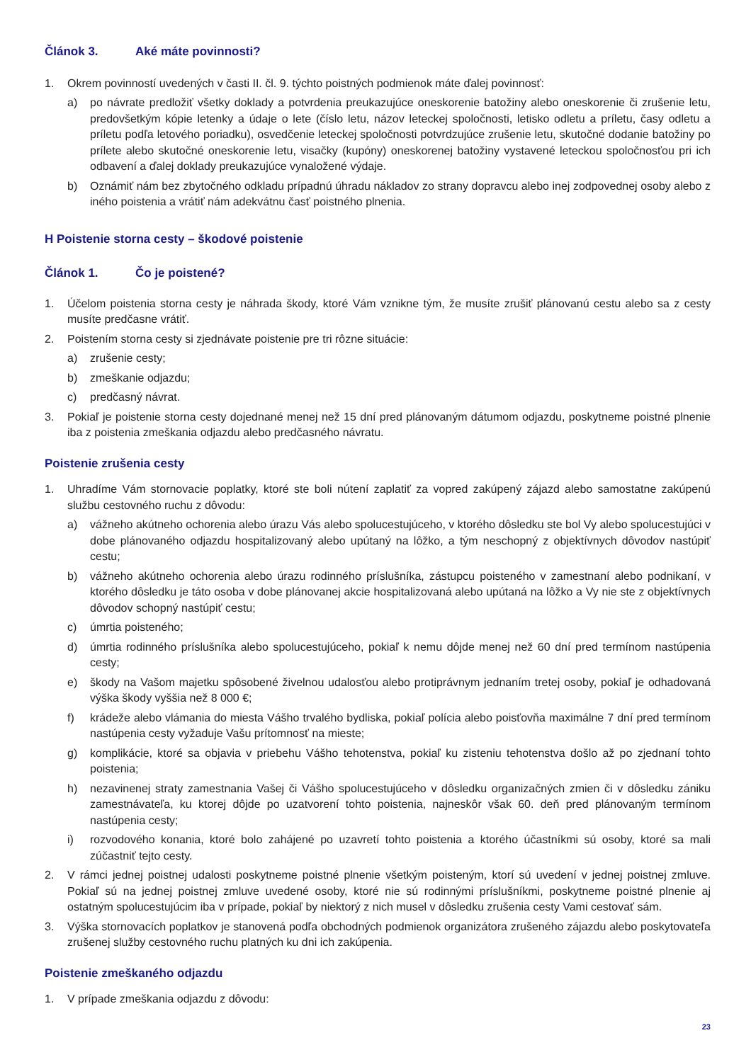Článok 3. Aké máte povinnosti?
1. Okrem povinností uvedených v časti II. čl. 9. týchto poistných podmienok máte ďalej povinnosť:
a) po návrate predložiť všetky doklady a potvrdenia preukazujúce oneskorenie batožiny alebo oneskorenie či zrušenie letu, predovšetkým kópie letenky a údaje o lete (číslo letu, názov leteckej spoločnosti, letisko odletu a príletu, časy odletu a príletu podľa letového poriadku), osvedčenie leteckej spoločnosti potvrdzujúce zrušenie letu, skutočné dodanie batožiny po prílete alebo skutočné oneskorenie letu, visačky (kupóny) oneskorenej batožiny vystavené leteckou spoločnosťou pri ich odbavení a ďalej doklady preukazujúce vynaložené výdaje.
b) Oznámiť nám bez zbytočného odkladu prípadnú úhradu nákladov zo strany dopravcu alebo inej zodpovednej osoby alebo z iného poistenia a vrátiť nám adekvátnu časť poistného plnenia.
H Poistenie storna cesty – škodové poistenie
Článok 1. Čo je poistené?
1. Účelom poistenia storna cesty je náhrada škody, ktoré Vám vznikne tým, že musíte zrušiť plánovanú cestu alebo sa z cesty musíte predčasne vrátiť.
2. Poistením storna cesty si zjednávate poistenie pre tri rôzne situácie:
a) zrušenie cesty;
b) zmeškanie odjazdu;
c) predčasný návrat.
3. Pokiaľ je poistenie storna cesty dojednané menej než 15 dní pred plánovaným dátumom odjazdu, poskytneme poistné plnenie iba z poistenia zmeškania odjazdu alebo predčasného návratu.
Poistenie zrušenia cesty
1. Uhradíme Vám stornovacie poplatky, ktoré ste boli nútení zaplatiť za vopred zakúpený zájazd alebo samostatne zakúpenú službu cestovného ruchu z dôvodu:
a) vážneho akútneho ochorenia alebo úrazu Vás alebo spolucestujúceho, v ktorého dôsledku ste bol Vy alebo spolucestujúci v dobe plánovaného odjazdu hospitalizovaný alebo upútaný na lôžko, a tým neschopný z objektívnych dôvodov nastúpiť cestu;
b) vážneho akútneho ochorenia alebo úrazu rodinného príslušníka, zástupcu poisteného v zamestnaní alebo podnikaní, v ktorého dôsledku je táto osoba v dobe plánovanej akcie hospitalizovaná alebo upútaná na lôžko a Vy nie ste z objektívnych dôvodov schopný nastúpiť cestu;
c) úmrtia poisteného;
d) úmrtia rodinného príslušníka alebo spolucestujúceho, pokiaľ k nemu dôjde menej než 60 dní pred termínom nastúpenia cesty;
e) škody na Vašom majetku spôsobené živelnou udalosťou alebo protiprávnym jednaním tretej osoby, pokiaľ je odhadovaná výška škody vyššia než 8 000 €;
f) krádeže alebo vlámania do miesta Vášho trvalého bydliska, pokiaľ polícia alebo poisťovňa maximálne 7 dní pred termínom nastúpenia cesty vyžaduje Vašu prítomnosť na mieste;
g) komplikácie, ktoré sa objavia v priebehu Vášho tehotenstva, pokiaľ ku zisteniu tehotenstva došlo až po zjednaní tohto poistenia;
h) nezavinenej straty zamestnania Vašej či Vášho spolucestujúceho v dôsledku organizačných zmien či v dôsledku zániku zamestnávateľa, ku ktorej dôjde po uzatvorení tohto poistenia, najneskôr však 60. deň pred plánovaným termínom nastúpenia cesty;
i) rozvodového konania, ktoré bolo zahájené po uzavretí tohto poistenia a ktorého účastníkmi sú osoby, ktoré sa mali zúčastniť tejto cesty.
2. V rámci jednej poistnej udalosti poskytneme poistné plnenie všetkým poisteným, ktorí sú uvedení v jednej poistnej zmluve. Pokiaľ sú na jednej poistnej zmluve uvedené osoby, ktoré nie sú rodinnými príslušníkmi, poskytneme poistné plnenie aj ostatným spolucestujúcim iba v prípade, pokiaľ by niektorý z nich musel v dôsledku zrušenia cesty Vami cestovať sám.
3. Výška stornovacích poplatkov je stanovená podľa obchodných podmienok organizátora zrušeného zájazdu alebo poskytovateľa zrušenej služby cestovného ruchu platných ku dni ich zakúpenia.
Poistenie zmeškaného odjazdu
1. V prípade zmeškania odjazdu z dôvodu:
23